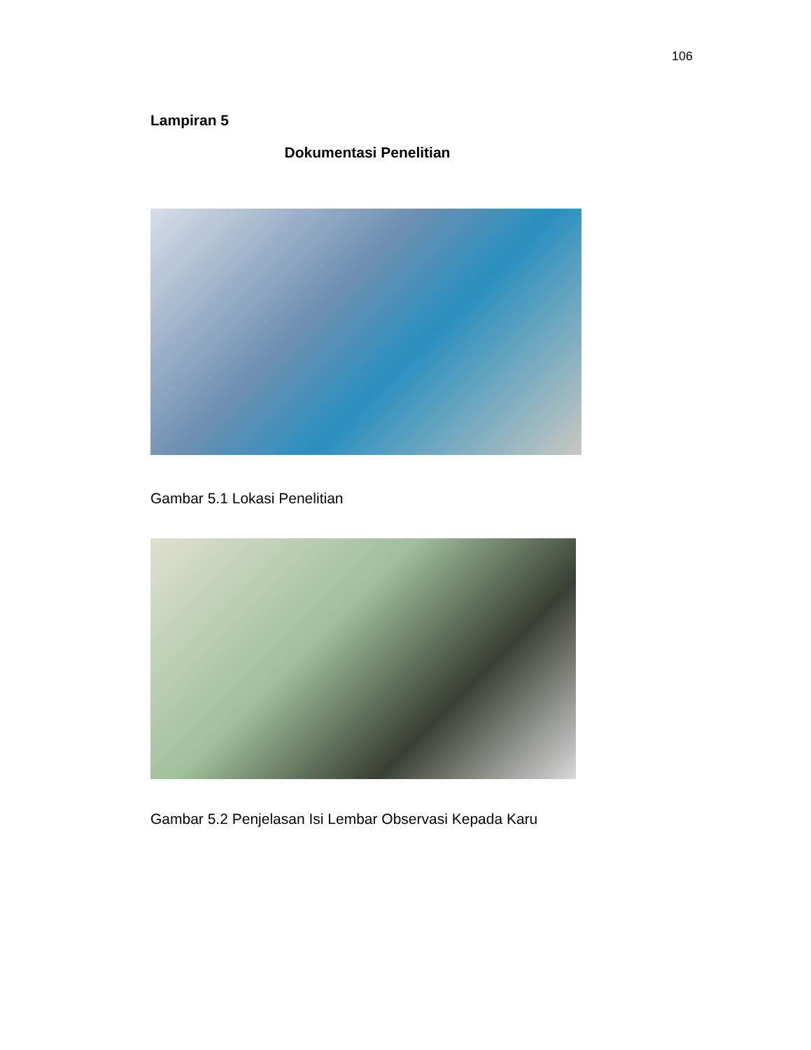106
Lampiran 5
Dokumentasi Penelitian
Gambar 5.1 Lokasi Penelitian
Gambar 5.2 Penjelasan Isi Lembar Observasi Kepada Karu